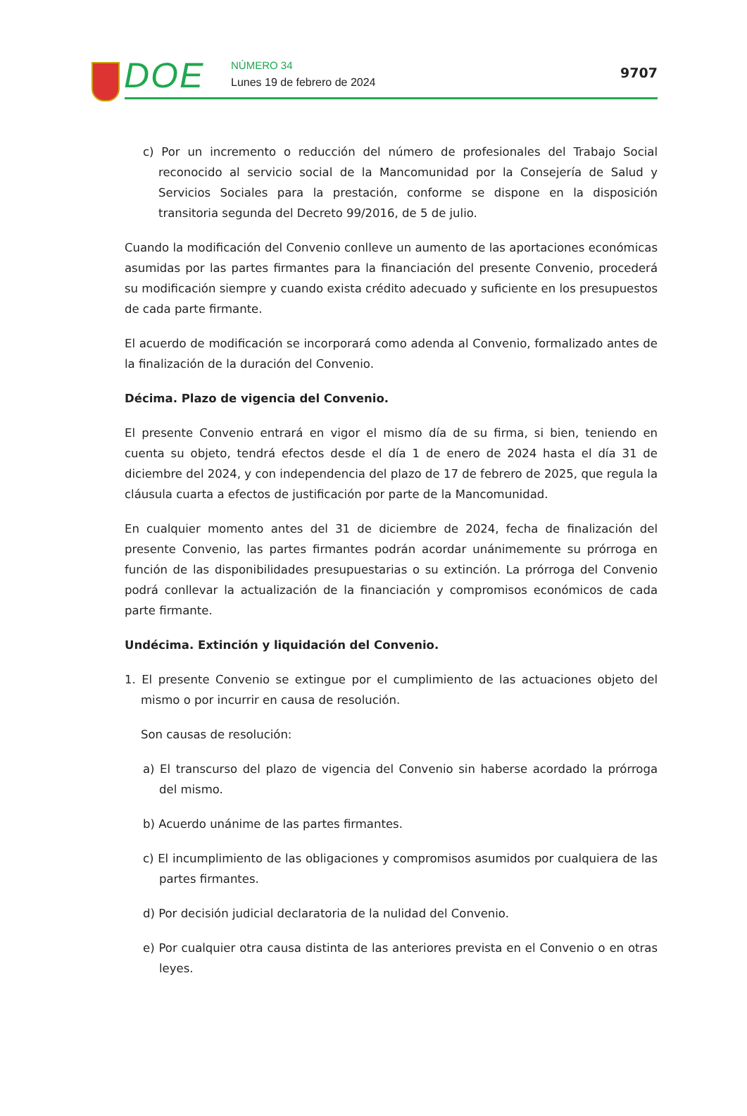DOE NÚMERO 34
Lunes 19 de febrero de 2024
9707
c) Por un incremento o reducción del número de profesionales del Trabajo Social reconocido al servicio social de la Mancomunidad por la Consejería de Salud y Servicios Sociales para la prestación, conforme se dispone en la disposición transitoria segunda del Decreto 99/2016, de 5 de julio.
Cuando la modificación del Convenio conlleve un aumento de las aportaciones económicas asumidas por las partes firmantes para la financiación del presente Convenio, procederá su modificación siempre y cuando exista crédito adecuado y suficiente en los presupuestos de cada parte firmante.
El acuerdo de modificación se incorporará como adenda al Convenio, formalizado antes de la finalización de la duración del Convenio.
Décima. Plazo de vigencia del Convenio.
El presente Convenio entrará en vigor el mismo día de su firma, si bien, teniendo en cuenta su objeto, tendrá efectos desde el día 1 de enero de 2024 hasta el día 31 de diciembre del 2024, y con independencia del plazo de 17 de febrero de 2025, que regula la cláusula cuarta a efectos de justificación por parte de la Mancomunidad.
En cualquier momento antes del 31 de diciembre de 2024, fecha de finalización del presente Convenio, las partes firmantes podrán acordar unánimemente su prórroga en función de las disponibilidades presupuestarias o su extinción. La prórroga del Convenio podrá conllevar la actualización de la financiación y compromisos económicos de cada parte firmante.
Undécima. Extinción y liquidación del Convenio.
1. El presente Convenio se extingue por el cumplimiento de las actuaciones objeto del mismo o por incurrir en causa de resolución.
Son causas de resolución:
a) El transcurso del plazo de vigencia del Convenio sin haberse acordado la prórroga del mismo.
b) Acuerdo unánime de las partes firmantes.
c) El incumplimiento de las obligaciones y compromisos asumidos por cualquiera de las partes firmantes.
d) Por decisión judicial declaratoria de la nulidad del Convenio.
e) Por cualquier otra causa distinta de las anteriores prevista en el Convenio o en otras leyes.